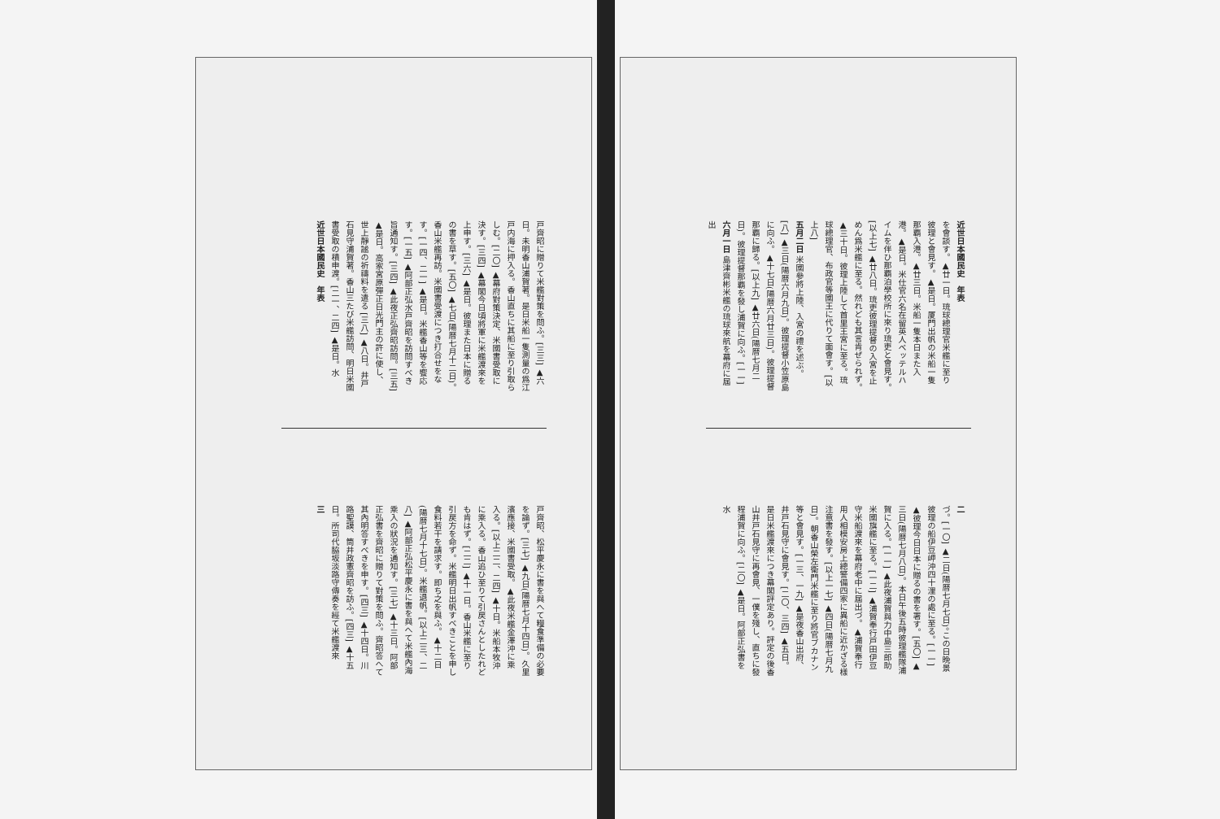戸齊昭に贈りて米艦對策を問ふ。[三三] ▲六日。未明香山浦賀著。是日米船一隻測量の爲江戸内海に押入る。香山直ちに其船に至り引取らしむ。[二〇] ▲幕府對策決定、米國書受取に決す。[三四] ▲幕閣今日頃將軍に米艦渡來を上申す。[三六] ▲是日。彼理また日本に贈るの書を草す。[五〇] ▲七日(陽暦七月十二日)。香山米艦再訪。米國書受渡につき打合せをなす。[一四、二一] ▲是日。米艦香山等を饗応す。[一五] ▲阿部正弘水戸齊昭を訪問すべき旨通知す。[三四] ▲此夜正弘齊昭訪問。[三五] ▲是日。高家宮原彈正日光門主の許に使し、世上靜謐の祈禱料を遣る [三八] ▲八日。井戸石見守浦賀著。香山三たび米艦訪問、明日米國書受取の積申渡。[二一、二四] ▲是日。水
近世日本國民史　年表
戸齊昭、松平慶永に書を與へて糧食準備の必要を論ず。[三七] ▲九日(陽暦七月十四日)。久里濱應接、米國書受取。▲此夜米艦金澤沖に乘入る。[以上二二、二四] ▲十日。米船本牧沖に乘入る。香山追ひ至りて引戻さんとしたれども肯はず。[二二] ▲十一日。香山米艦に至り引戻方を命ず。米艦明日出帆すべきことを申し食料若干を請求す。即ち之を與ふ。▲十二日(陽暦七月十七日)。米艦退帆。[以上二三、二八] ▲阿部正弘松平慶永に書を與へて米艦內海乘入の狀況を通知す。[三七] ▲十三日。阿部正弘書を齊昭に贈りて對策を問ふ。齊昭答へて其內明答すべきを申す。[四三] ▲十四日。川路聖謨、筒井政憲齊昭を訪ふ。[四三] ▲十五日。所司代脇坂淡路守傳奏を經て米艦渡來
三
近世日本國民史　年表
を會談す。▲廿一日。琉球總理官米艦に至り彼理と會見す。▲是日。厦門出帆の米船一隻那覇入港。▲廿三日。米船一隻本日また入港。▲是日。米仕官六名在留英人ベッテルハイムを伴ひ那覇泊學校所に來り琉吏と會見す。[以上七] ▲廿八日。琉吏彼理提督の入宮を止めん爲米艦に至る。然れども其言肯ぜられず。▲三十日。彼理上陸して首里王宮に至る。琉球總理官、布政官等國王に代りて面會す。[以上八]
五月二日 米國參將上陸、入宮の禮を述ぶ。[八] ▲三日(陽暦六月九日)。彼理提督小笠原島に向ふ。▲十七日(陽暦六月廿三日)。彼理提督那覇に歸る。[以上九] ▲廿六日(陽暦七月二日)。彼理提督那覇を發し浦賀に向ふ。[一一]
六月一日 島津齊彬米艦の琉球來航を幕府に屆出
二
づ。[一〇] ▲二日(陽暦七月七日)。この日晩景彼理の船伊豆岬沖四十浬の處に至る。[一一] ▲彼理今日日本に贈るの書を署す。[五〇] ▲三日(陽暦七月八日)。本日午後五時彼理艦隊浦賀に入る。[一一] ▲此夜浦賀與力中島三郎助米國旗艦に至る。[一二] ▲浦賀奉行戸田伊豆守米船渡來を幕府老中に屆出づ。▲浦賀奉行用人相模安房上總警備四家に異船に近かざる樣注意書を發す。[以上一七] ▲四日(陽暦七月九日)。朝香山榮左衞門米艦に至り將官ブカナン等と會見す。[一三、一九] ▲是夜香山出府、井戸石見守に會見す。[二〇、三四] ▲五日。是日米艦渡來につき幕閣評定あり。評定の後香山井戸石見守に再會見、一僕を殘し、直ちに發程浦賀に向ふ。[二〇] ▲是日。阿部正弘書を水